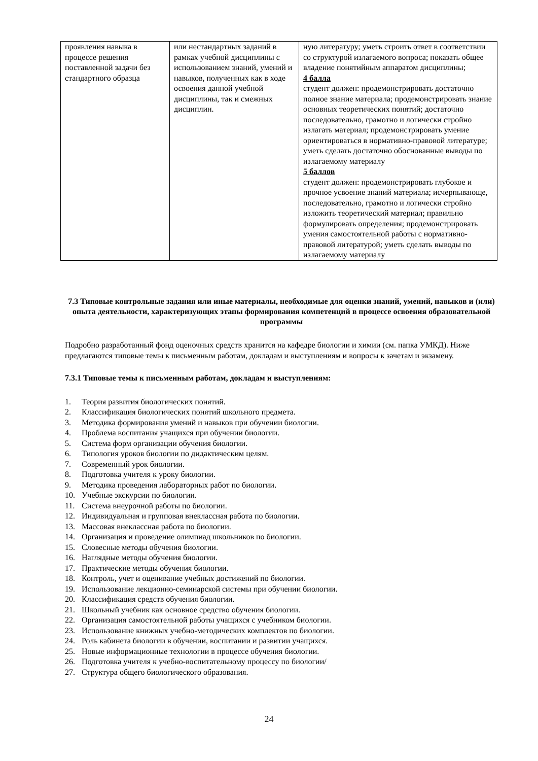| проявления навыка в процессе решения поставленной задачи без стандартного образца | или нестандартных заданий в рамках учебной дисциплины с использованием знаний, умений и навыков, полученных как в ходе освоения данной учебной дисциплины, так и смежных дисциплин. | ную литературу; уметь строить ответ в соответствии со структурой излагаемого вопроса; показать общее владение понятийным аппаратом дисциплины; 4 балла студент должен: продемонстрировать достаточно полное знание материала; продемонстрировать знание основных теоретических понятий; достаточно последовательно, грамотно и логически стройно излагать материал; продемонстрировать умение ориентироваться в нормативно-правовой литературе; уметь сделать достаточно обоснованные выводы по излагаемому материалу 5 баллов студент должен: продемонстрировать глубокое и прочное усвоение знаний материала; исчерпывающе, последовательно, грамотно и логически стройно изложить теоретический материал; правильно формулировать определения; продемонстрировать умения самостоятельной работы с нормативно- правовой литературой; уметь сделать выводы по излагаемому материалу |
7.3 Типовые контрольные задания или иные материалы, необходимые для оценки знаний, умений, навыков и (или) опыта деятельности, характеризующих этапы формирования компетенций в процессе освоения образовательной программы
Подробно разработанный фонд оценочных средств хранится на кафедре биологии и химии (см. папка УМКД). Ниже предлагаются типовые темы к письменным работам, докладам и выступлениям и вопросы к зачетам и экзамену.
7.3.1 Типовые темы к письменным работам, докладам и выступлениям:
1. Теория развития биологических понятий.
2. Классификация биологических понятий школьного предмета.
3. Методика формирования умений и навыков при обучении биологии.
4. Проблема воспитания учащихся при обучении биологии.
5. Система форм организации обучения биологии.
6. Типология уроков биологии по дидактическим целям.
7. Современный урок биологии.
8. Подготовка учителя к уроку биологии.
9. Методика проведения лабораторных работ по биологии.
10. Учебные экскурсии по биологии.
11. Система внеурочной работы по биологии.
12. Индивидуальная и групповая внеклассная работа по биологии.
13. Массовая внеклассная работа по биологии.
14. Организация и проведение олимпиад школьников по биологии.
15. Словесные методы обучения биологии.
16. Наглядные методы обучения биологии.
17. Практические методы обучения биологии.
18. Контроль, учет и оценивание учебных достижений по биологии.
19. Использование лекционно-семинарской системы при обучении биологии.
20. Классификация средств обучения биологии.
21. Школьный учебник как основное средство обучения биологии.
22. Организация самостоятельной работы учащихся с учебником биологии.
23. Использование книжных учебно-методических комплектов по биологии.
24. Роль кабинета биологии в обучении, воспитании и развитии учащихся.
25. Новые информационные технологии в процессе обучения биологии.
26. Подготовка учителя к учебно-воспитательному процессу по биологии/
27. Структура общего биологического образования.
24